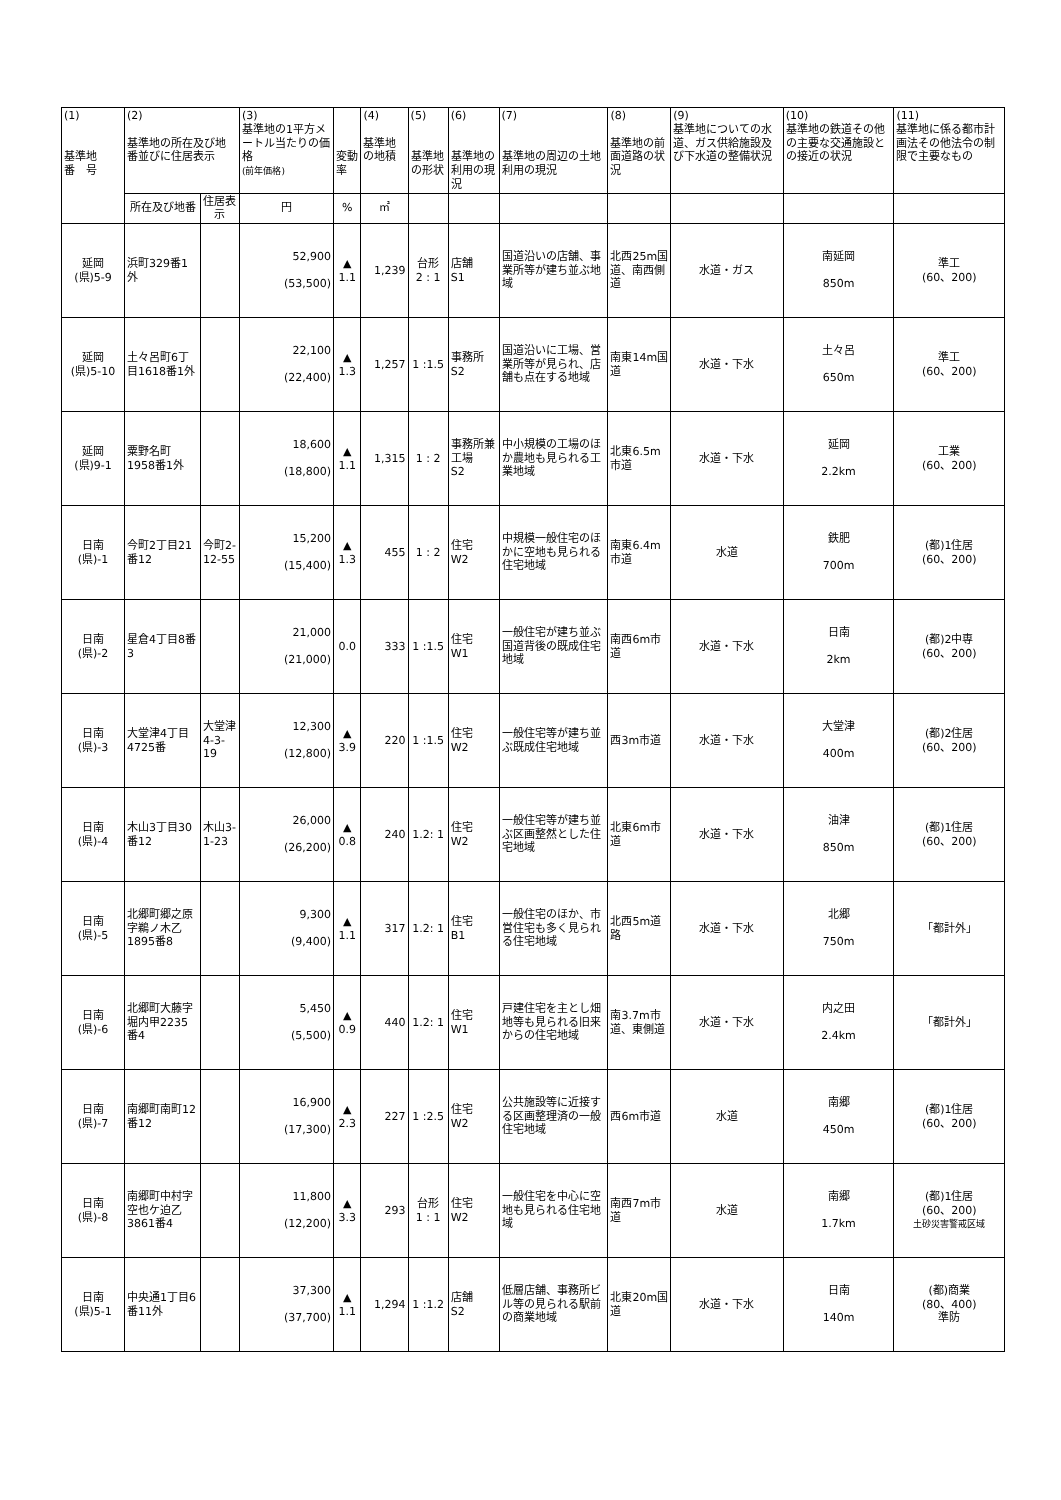| (1) 基準地 番 号 | (2) 基準地の所在及び地番並びに住居表示 | | (3) 基準地の1平方メートル当たりの価格 (前年価格) | 変動率 | (4) 基準地の地積 | (5) 基準地の形状 | (6) 基準地の利用の現況 | (7) 基準地の周辺の土地利用の現況 | (8) 基準地の前面道路の状況 | (9) 基準地についての水道、ガス供給施設及び下水道の整備状況 | (10) 基準地の鉄道その他の主要な交通施設との接近の状況 | (11) 基準地に係る都市計画法その他法令の制限で主要なもの |
| --- | --- | --- | --- | --- | --- | --- | --- | --- | --- | --- | --- | --- |
| | 所在及び地番 | 住居表示 | 円 | % | ㎡ | | | | | | | |
| 延岡 (県)5-9 | 浜町329番1外 | | 52,900 (53,500) | ▲ 1.1 | 1,239 | 台形 2 : 1 | 店舗 S1 | 国道沿いの店舗、事業所等が建ち並ぶ地域 | 北西25m国道、南西側道 | 水道・ガス | 南延岡 850m | 準工 (60、200) |
| 延岡 (県)5-10 | 土々呂町6丁目1618番1外 | | 22,100 (22,400) | ▲ 1.3 | 1,257 | 1 :1.5 | 事務所 S2 | 国道沿いに工場、営業所等が見られ、店舗も点在する地域 | 南東14m国道 | 水道・下水 | 土々呂 650m | 準工 (60、200) |
| 延岡 (県)9-1 | 粟野名町1958番1外 | | 18,600 (18,800) | ▲ 1.1 | 1,315 | 1 : 2 | 事務所兼工場 S2 | 中小規模の工場のほか農地も見られる工業地域 | 北東6.5m市道 | 水道・下水 | 延岡 2.2km | 工業 (60、200) |
| 日南 (県)-1 | 今町2丁目21番12 | 今町2-12-55 | 15,200 (15,400) | ▲ 1.3 | 455 | 1 : 2 | 住宅 W2 | 中規模一般住宅のほかに空地も見られる住宅地域 | 南東6.4m市道 | 水道 | 鉄肥 700m | (都)1住居 (60、200) |
| 日南 (県)-2 | 星倉4丁目8番3 | | 21,000 (21,000) | 0.0 | 333 | 1 :1.5 | 住宅 W1 | 一般住宅が建ち並ぶ国道背後の既成住宅地域 | 南西6m市道 | 水道・下水 | 日南 2km | (都)2中専 (60、200) |
| 日南 (県)-3 | 大堂津4丁目4725番 | 大堂津4-3-19 | 12,300 (12,800) | ▲ 3.9 | 220 | 1 :1.5 | 住宅 W2 | 一般住宅等が建ち並ぶ既成住宅地域 | 西3m市道 | 水道・下水 | 大堂津 400m | (都)2住居 (60、200) |
| 日南 (県)-4 | 木山3丁目30番12 | 木山3-1-23 | 26,000 (26,200) | ▲ 0.8 | 240 | 1.2: 1 | 住宅 W2 | 一般住宅等が建ち並ぶ区画整然とした住宅地域 | 北東6m市道 | 水道・下水 | 油津 850m | (都)1住居 (60、200) |
| 日南 (県)-5 | 北郷町郷之原字鵜ノ木乙1895番8 | | 9,300 (9,400) | ▲ 1.1 | 317 | 1.2: 1 | 住宅 B1 | 一般住宅のほか、市営住宅も多く見られる住宅地域 | 北西5m道路 | 水道・下水 | 北郷 750m | 「都計外」 |
| 日南 (県)-6 | 北郷町大藤字堀内甲2235番4 | | 5,450 (5,500) | ▲ 0.9 | 440 | 1.2: 1 | 住宅 W1 | 戸建住宅を主とし畑地等も見られる旧来からの住宅地域 | 南3.7m市道、東側道 | 水道・下水 | 内之田 2.4km | 「都計外」 |
| 日南 (県)-7 | 南郷町南町12番12 | | 16,900 (17,300) | ▲ 2.3 | 227 | 1 :2.5 | 住宅 W2 | 公共施設等に近接する区画整理済の一般住宅地域 | 西6m市道 | 水道 | 南郷 450m | (都)1住居 (60、200) |
| 日南 (県)-8 | 南郷町中村字空也ケ迫乙3861番4 | | 11,800 (12,200) | ▲ 3.3 | 293 | 台形 1 : 1 | 住宅 W2 | 一般住宅を中心に空地も見られる住宅地域 | 南西7m市道 | 水道 | 南郷 1.7km | (都)1住居 (60、200) 土砂災害警戒区域 |
| 日南 (県)5-1 | 中央通1丁目6番11外 | | 37,300 (37,700) | ▲ 1.1 | 1,294 | 1 :1.2 | 店舗 S2 | 低層店舗、事務所ビル等の見られる駅前の商業地域 | 北東20m国道 | 水道・下水 | 日南 140m | (都)商業 (80、400) 準防 |